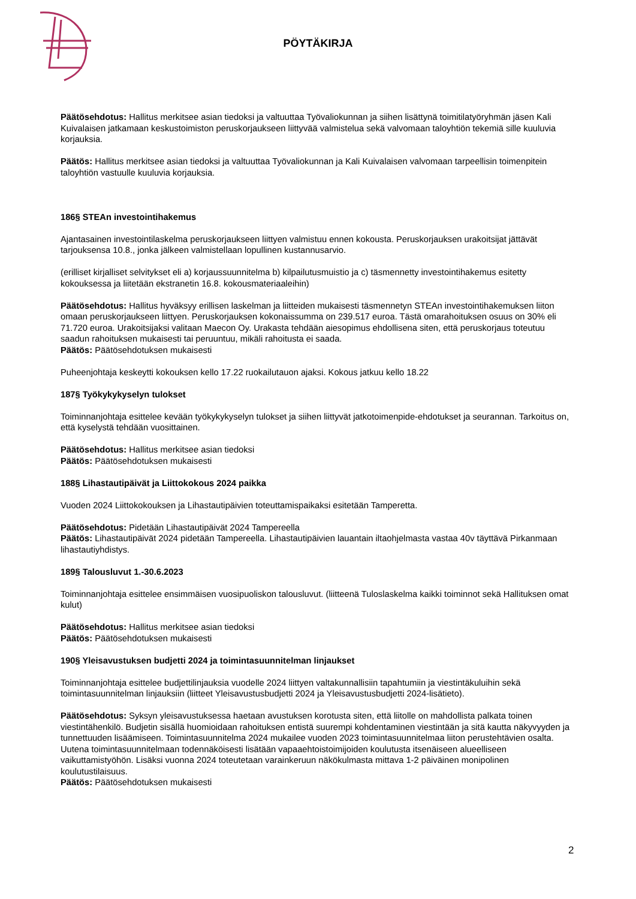PÖYTÄKIRJA
Päätösehdotus: Hallitus merkitsee asian tiedoksi ja valtuuttaa Työvaliokunnan ja siihen lisättynä toimitilatyöryhmän jäsen Kali Kuivalaisen jatkamaan keskustoimiston peruskorjaukseen liittyvää valmistelua sekä valvomaan taloyhtiön tekemiä sille kuuluvia korjauksia.
Päätös: Hallitus merkitsee asian tiedoksi ja valtuuttaa Työvaliokunnan ja Kali Kuivalaisen valvomaan tarpeellisin toimenpitein taloyhtiön vastuulle kuuluvia korjauksia.
186§ STEAn investointihakemus
Ajantasainen investointilaskelma peruskorjaukseen liittyen valmistuu ennen kokousta. Peruskorjauksen urakoitsijat jättävät tarjouksensa 10.8., jonka jälkeen valmistellaan lopullinen kustannusarvio.
(erilliset kirjalliset selvitykset eli a) korjaussuunnitelma b) kilpailutusmuistio ja c) täsmennetty investointihakemus esitetty kokouksessa ja liitetään ekstranetin 16.8. kokousmateriaaleihin)
Päätösehdotus: Hallitus hyväksyy erillisen laskelman ja liitteiden mukaisesti täsmennetyn STEAn investointihakemuksen liiton omaan peruskorjaukseen liittyen. Peruskorjauksen kokonaissumma on 239.517 euroa. Tästä omarahoituksen osuus on 30% eli 71.720 euroa. Urakoitsijaksi valitaan Maecon Oy. Urakasta tehdään aiesopimus ehdollisena siten, että peruskorjaus toteutuu saadun rahoituksen mukaisesti tai peruuntuu, mikäli rahoitusta ei saada.
Päätös: Päätösehdotuksen mukaisesti
Puheenjohtaja keskeytti kokouksen kello 17.22 ruokailutauon ajaksi. Kokous jatkuu kello 18.22
187§ Työkykykyselyn tulokset
Toiminnanjohtaja esittelee kevään työkykykyselyn tulokset ja siihen liittyvät jatkotoimenpide-ehdotukset ja seurannan. Tarkoitus on, että kyselystä tehdään vuosittainen.
Päätösehdotus: Hallitus merkitsee asian tiedoksi
Päätös: Päätösehdotuksen mukaisesti
188§ Lihastautipäivät ja Liittokokous 2024 paikka
Vuoden 2024 Liittokokouksen ja Lihastautipäivien toteuttamispaikaksi esitetään Tamperetta.
Päätösehdotus: Pidetään Lihastautipäivät 2024 Tampereella
Päätös: Lihastautipäivät 2024 pidetään Tampereella. Lihastautipäivien lauantain iltaohjelmasta vastaa 40v täyttävä Pirkanmaan lihastautiyhdistys.
189§ Talousluvut 1.-30.6.2023
Toiminnanjohtaja esittelee ensimmäisen vuosipuoliskon talousluvut. (liitteenä Tuloslaskelma kaikki toiminnot sekä Hallituksen omat kulut)
Päätösehdotus: Hallitus merkitsee asian tiedoksi
Päätös: Päätösehdotuksen mukaisesti
190§ Yleisavustuksen budjetti 2024 ja toimintasuunnitelman linjaukset
Toiminnanjohtaja esittelee budjettilinjauksia vuodelle 2024 liittyen valtakunnallisiin tapahtumiin ja viestintäkuluihin sekä toimintasuunnitelman linjauksiin (liitteet Yleisavustusbudjetti 2024 ja Yleisavustusbudjetti 2024-lisätieto).
Päätösehdotus: Syksyn yleisavustuksessa haetaan avustuksen korotusta siten, että liitolle on mahdollista palkata toinen viestintähenkilö. Budjetin sisällä huomioidaan rahoituksen entistä suurempi kohdentaminen viestintään ja sitä kautta näkyvyyden ja tunnettuuden lisäämiseen. Toimintasuunnitelma 2024 mukailee vuoden 2023 toimintasuunnitelmaa liiton perustehtävien osalta. Uutena toimintasuunnitelmaan todennäköisesti lisätään vapaaehtoistoimijoiden koulutusta itsenäiseen alueelliseen vaikuttamistyöhön. Lisäksi vuonna 2024 toteutetaan varainkeruun näkökulmasta mittava 1-2 päiväinen monipolinen koulutustilaisuus.
Päätös: Päätösehdotuksen mukaisesti
2